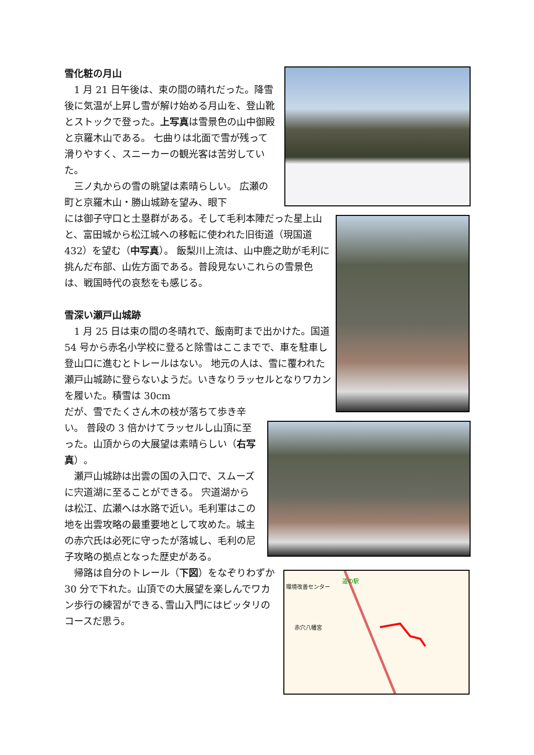雪化粧の月山
1 月 21 日午後は、束の間の晴れだった。降雪後に気温が上昇し雪が解け始める月山を、登山靴とストックで登った。上写真は雪景色の山中御殿と京羅木山である。 七曲りは北面で雪が残って滑りやすく、スニーカーの観光客は苦労していた。
三ノ丸からの雪の眺望は素晴らしい。 広瀬の町と京羅木山・勝山城跡を望み、眼下
には御子守口と土塁群がある。そして毛利本陣だった星上山と、富田城から松江城への移転に使われた旧街道（現国道 432）を望む（中写真）。 飯梨川上流は、山中鹿之助が毛利に挑んだ布部、山佐方面である。普段見ないこれらの雪景色は、戦国時代の哀愁をも感じる。
雪深い瀬戸山城跡
1 月 25 日は束の間の冬晴れで、飯南町まで出かけた。国道 54 号から赤名小学校に登ると除雪はここまでで、車を駐車し登山口に進むとトレールはない。 地元の人は、雪に覆われた瀬戸山城跡に登らないようだ。いきなりラッセルとなりワカンを履いた。積雪は 30cm
だが、雪でたくさん木の枝が落ちて歩き辛い。 普段の 3 倍かけてラッセルし山頂に至った。山頂からの大展望は素晴らしい（右写真）。
瀬戸山城跡は出雲の国の入口で、スムーズに宍道湖に至ることができる。 宍道湖からは松江、広瀬へは水路で近い。毛利軍はこの地を出雲攻略の最重要地として攻めた。城主の赤穴氏は必死に守ったが落城し、毛利の尼子攻略の拠点となった歴史がある。
帰路は自分のトレール（下図）をなぞりわずか 30 分で下れた。山頂での大展望を楽しんでワカン歩行の練習ができる､雪山入門にはピッタリのコースだ思う。
環境改善センター
道の駅
赤穴八幡宮